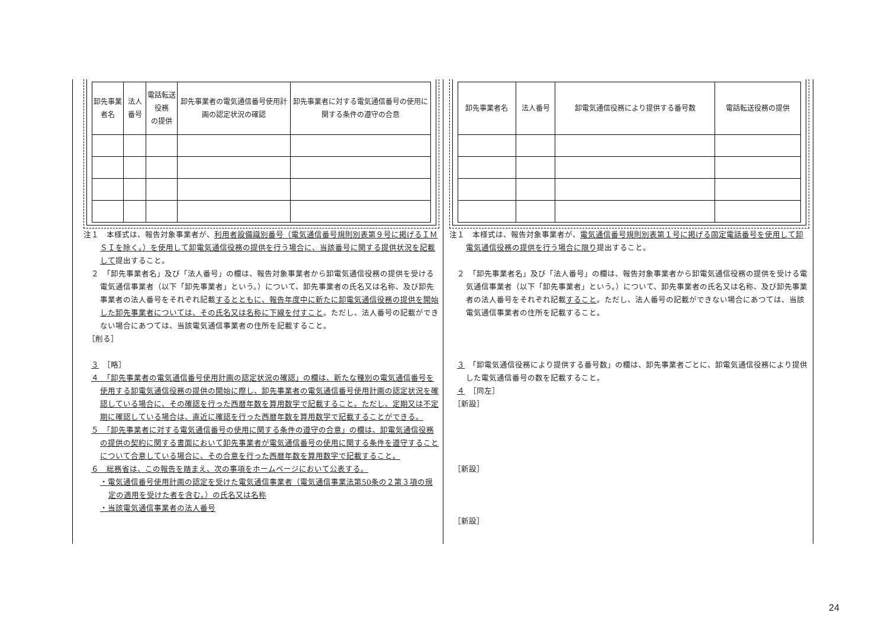| 卸先事業者名 | 法人番号 | 電話転送役務 の提供 | 卸先事業者の電気通信番号使用計画の認定状況の確認 | 卸先事業者に対する電気通信番号の使用に関する条件の遵守の合意 |
| --- | --- | --- | --- | --- |
注１　本様式は、報告対象事業者が、利用者設備識別番号（電気通信番号規則別表第９号に掲げるＩＭＳＩを除く。）を使用して卸電気通信役務の提供を行う場合に、当該番号に関する提供状況を記載して提出すること。
　２　「卸先事業者名」及び「法人番号」の欄は、報告対象事業者から卸電気通信役務の提供を受ける電気通信事業者（以下「卸先事業者」という。）について、卸先事業者の氏名又は名称、及び卸先事業者の法人番号をそれぞれ記載するとともに、報告年度中に新たに卸電気通信役務の提供を開始した卸先事業者については、その氏名又は名称に下線を付すこと。ただし、法人番号の記載ができない場合にあつては、当該電気通信事業者の住所を記載すること。
　［削る］
　３　［略］
　４　「卸先事業者の電気通信番号使用計画の認定状況の確認」の欄は、新たな種別の電気通信番号を使用する卸電気通信役務の提供の開始に際し、卸先事業者の電気通信番号使用計画の認定状況を確認している場合に、その確認を行った西暦年数を算用数字で記載すること。ただし、定期又は不定期に確認している場合は、直近に確認を行った西暦年数を算用数字で記載することができる。
　５　「卸先事業者に対する電気通信番号の使用に関する条件の遵守の合意」の欄は、卸電気通信役務の提供の契約に関する書面において卸先事業者が電気通信番号の使用に関する条件を遵守することについて合意している場合に、その合意を行った西暦年数を算用数字で記載すること。
　６　総務省は、この報告を踏まえ、次の事項をホームページにおいて公表する。
・電気通信番号使用計画の認定を受けた電気通信事業者（電気通信事業法第50条の２第３項の規定の適用を受けた者を含む。）の氏名又は名称
・当該電気通信事業者の法人番号
| 卸先事業者名 | 法人番号 | 卸電気通信役務により提供する番号数 | 電話転送役務の提供 |
| --- | --- | --- | --- |
注１　本様式は、報告対象事業者が、電気通信番号規則別表第１号に掲げる固定電話番号を使用して卸電気通信役務の提供を行う場合に限り提出すること。
　２　「卸先事業者名」及び「法人番号」の欄は、報告対象事業者から卸電気通信役務の提供を受ける電気通信事業者（以下「卸先事業者」という。）について、卸先事業者の氏名又は名称、及び卸先事業者の法人番号をそれぞれ記載すること。ただし、法人番号の記載ができない場合にあつては、当該電気通信事業者の住所を記載すること。
　３　「卸電気通信役務により提供する番号数」の欄は、卸先事業者ごとに、卸電気通信役務により提供した電気通信番号の数を記載すること。
　４　［同左］
　［新設］
　［新設］
　［新設］
24